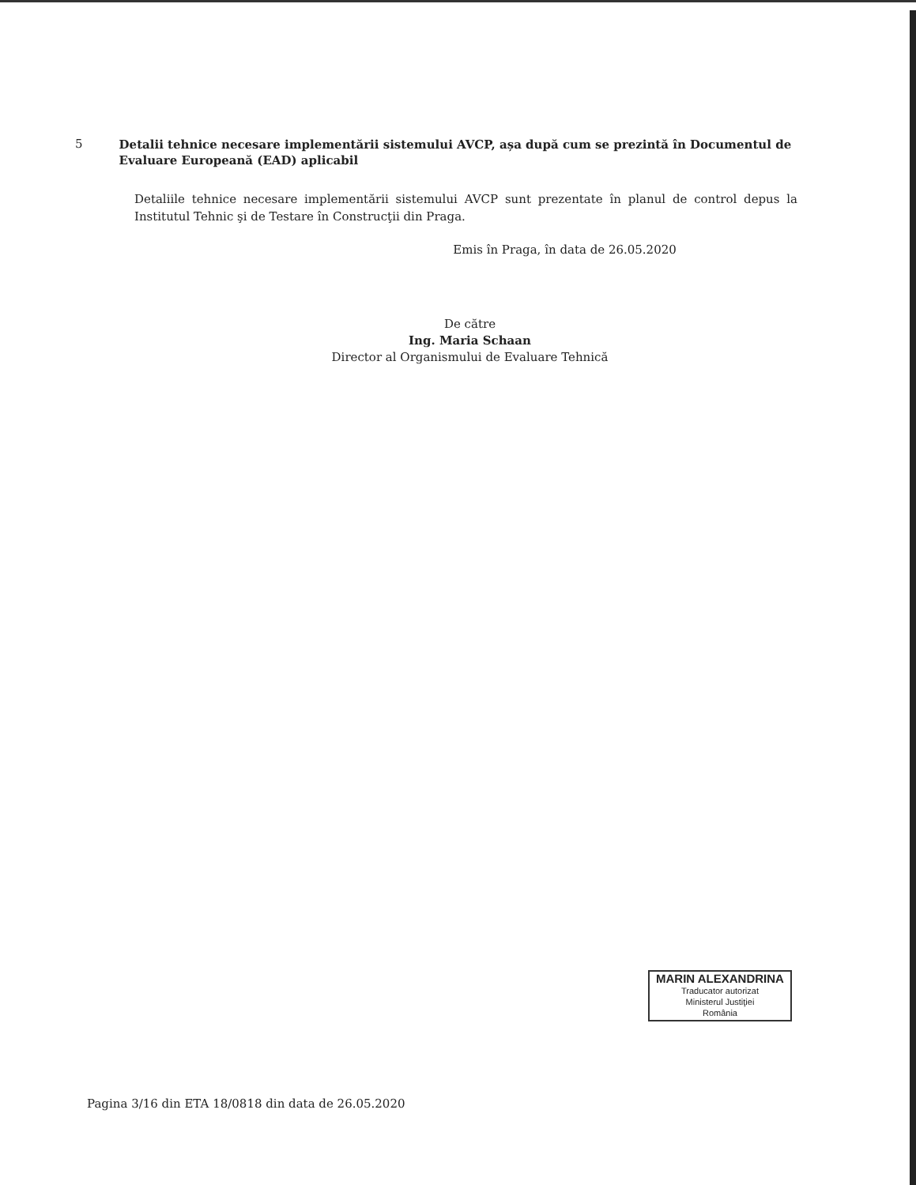5
Detalii tehnice necesare implementării sistemului AVCP, așa după cum se prezintă în Documentul de Evaluare Europeană (EAD) aplicabil
Detaliile tehnice necesare implementării sistemului AVCP sunt prezentate în planul de control depus la Institutul Tehnic şi de Testare în Construcţii din Praga.
Emis în Praga, în data de 26.05.2020
De către
Ing. Maria Schaan
Director al Organismului de Evaluare Tehnică
MARIN ALEXANDRINA
Traducator autorizat
Ministerul Justiţiei
România
Pagina 3/16 din ETA 18/0818 din data de 26.05.2020